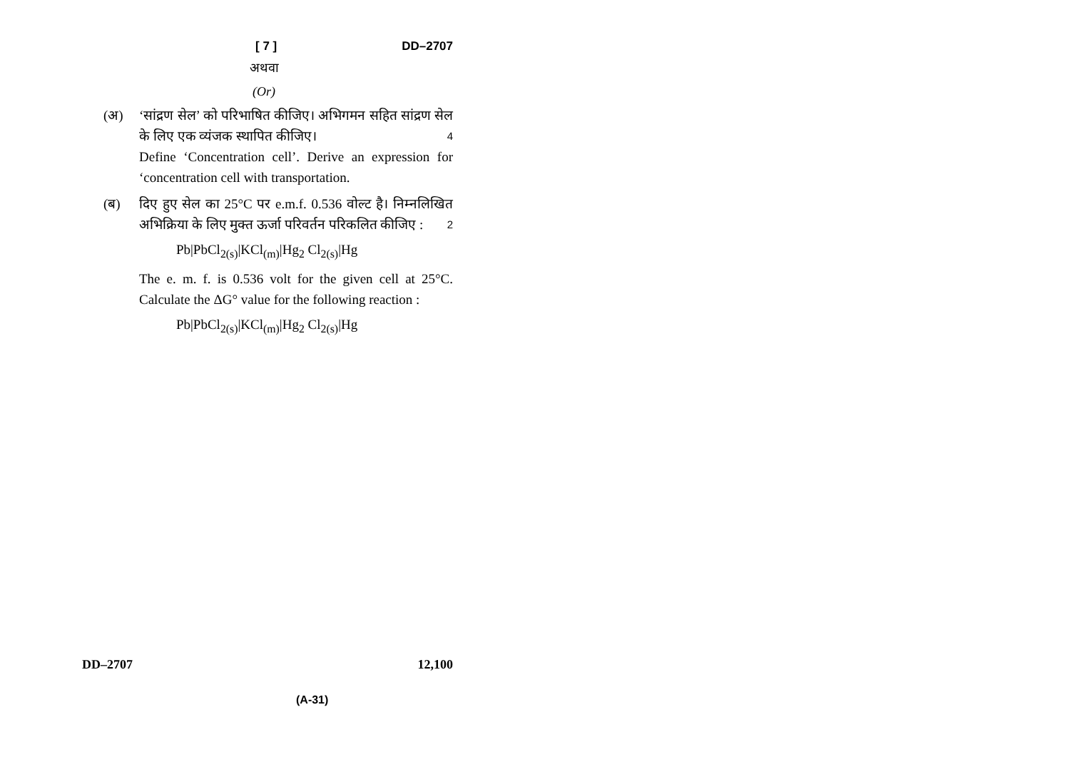[ 7 ] DD–2707
अथवा
(Or)
(अ) ‘सांद्रण सेल’ को परिभाषित कीजिए। अभिगमन सहित सांद्रण सेल के लिए एक व्यंजक स्थापित कीजिए। 4
Define ‘Concentration cell’. Derive an expression for ‘concentration cell with transportation.
(ब) दिए हुए सेल का 25°C पर e.m.f. 0.536 वोल्ट है। निम्नलिखित अभिक्रिया के लिए मुक्त ऊर्जा परिवर्तन परिकलित कीजिए : 2
Pb|PbCl<sub>2(s)</sub>|KCl<sub>(m)</sub>|Hg<sub>2</sub> Cl<sub>2(s)</sub>|Hg
The e. m. f. is 0.536 volt for the given cell at 25°C. Calculate the ΔG° value for the following reaction :
Pb|PbCl<sub>2(s)</sub>|KCl<sub>(m)</sub>|Hg<sub>2</sub> Cl<sub>2(s)</sub>|Hg
DD–2707 12,100
(A-31)